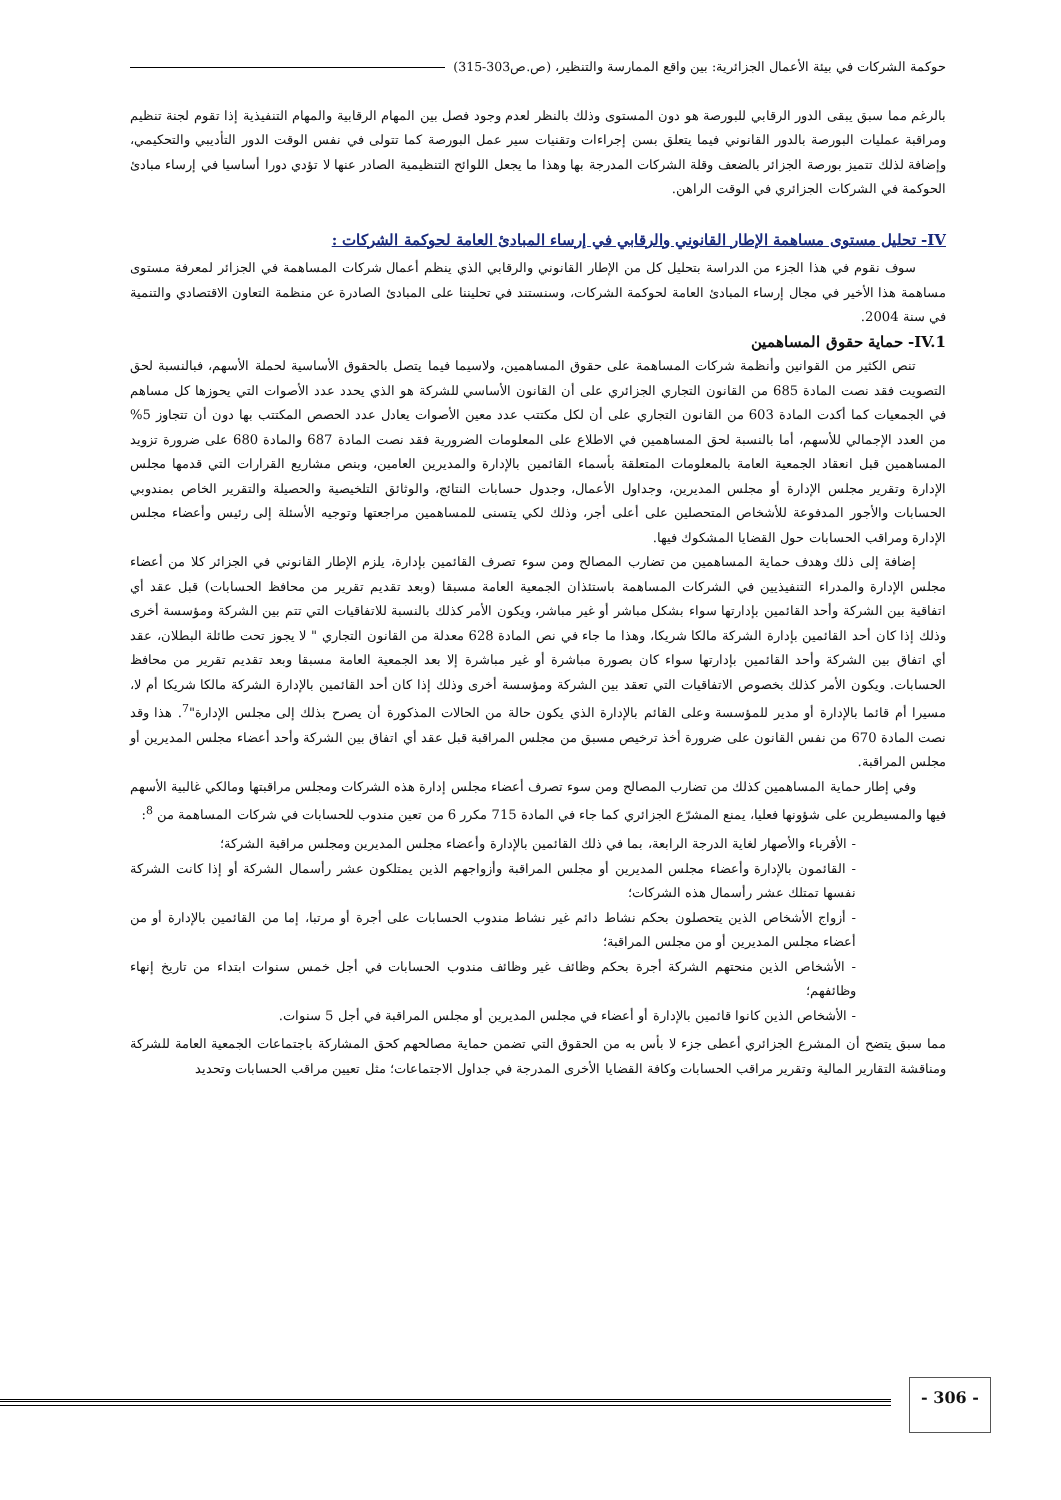حوكمة الشركات في بيئة الأعمال الجزائرية: بين واقع الممارسة والتنظير، (ص.ص303-315)
بالرغم مما سبق يبقى الدور الرقابي للبورصة هو دون المستوى وذلك بالنظر لعدم وجود فصل بين المهام الرقابية والمهام التنفيذية إذا تقوم لجنة تنظيم ومراقبة عمليات البورصة بالدور القانوني فيما يتعلق بسن إجراءات وتقنيات سير عمل البورصة كما تتولى في نفس الوقت الدور التأديبي والتحكيمي، وإضافة لذلك تتميز بورصة الجزائر بالضعف وقلة الشركات المدرجة بها وهذا ما يجعل اللوائح التنظيمية الصادر عنها لا تؤدي دورا أساسيا في إرساء مبادئ الحوكمة في الشركات الجزائري في الوقت الراهن.
IV- تحليل مستوى مساهمة الإطار القانوني والرقابي في إرساء المبادئ العامة لحوكمة الشركات :
سوف نقوم في هذا الجزء من الدراسة بتحليل كل من الإطار القانوني والرقابي الذي ينظم أعمال شركات المساهمة في الجزائر لمعرفة مستوى مساهمة هذا الأخير في مجال إرساء المبادئ العامة لحوكمة الشركات، وسنستند في تحليننا على المبادئ الصادرة عن منظمة التعاون الاقتصادي والتنمية في سنة 2004.
IV.1- حماية حقوق المساهمين
تنص الكثير من القوانين وأنظمة شركات المساهمة على حقوق المساهمين، ولاسيما فيما يتصل بالحقوق الأساسية لحملة الأسهم، فبالنسبة لحق التصويت فقد نصت المادة 685 من القانون التجاري الجزائري على أن القانون الأساسي للشركة هو الذي يحدد عدد الأصوات التي يحوزها كل مساهم في الجمعيات كما أكدت المادة 603 من القانون التجاري على أن لكل مكتتب عدد معين الأصوات يعادل عدد الحصص المكتتب بها دون أن تتجاوز 5% من العدد الإجمالي للأسهم، أما بالنسبة لحق المساهمين في الاطلاع على المعلومات الضرورية فقد نصت المادة 687 والمادة 680 على ضرورة تزويد المساهمين قبل انعقاد الجمعية العامة بالمعلومات المتعلقة بأسماء القائمين بالإدارة والمديرين العامين، وبنص مشاريع القرارات التي قدمها مجلس الإدارة وتقرير مجلس الإدارة أو مجلس المديرين، وجداول الأعمال، وجدول حسابات النتائج، والوثائق التلخيصية والحصيلة والتقرير الخاص بمندوبي الحسابات والأجور المدفوعة للأشخاص المتحصلين على أعلى أجر، وذلك لكي يتسنى للمساهمين مراجعتها وتوجيه الأسئلة إلى رئيس وأعضاء مجلس الإدارة ومراقب الحسابات حول القضايا المشكوك فيها.
إضافة إلى ذلك وهدف حماية المساهمين من تضارب المصالح ومن سوء تصرف القائمين بإدارة، يلزم الإطار القانوني في الجزائر كلا من أعضاء مجلس الإدارة والمدراء التنفيذيين في الشركات المساهمة باستئذان الجمعية العامة مسبقا (وبعد تقديم تقرير من محافظ الحسابات) قبل عقد أي اتفاقية بين الشركة وأحد القائمين بإدارتها سواء بشكل مباشر أو غير مباشر، ويكون الأمر كذلك بالنسبة للاتفاقيات التي تتم بين الشركة ومؤسسة أخرى وذلك إذا كان أحد القائمين بإدارة الشركة مالكا شريكا، وهذا ما جاء في نص المادة 628 معدلة من القانون التجاري " لا يجوز تحت طائلة البطلان، عقد أي اتفاق بين الشركة وأحد القائمين بإدارتها سواء كان بصورة مباشرة أو غير مباشرة إلا بعد الجمعية العامة مسبقا وبعد تقديم تقرير من محافظ الحسابات. ويكون الأمر كذلك بخصوص الاتفاقيات التي تعقد بين الشركة ومؤسسة أخرى وذلك إذا كان أحد القائمين بالإدارة الشركة مالكا شريكا أم لا، مسيرا أم قائما بالإدارة أو مدير للمؤسسة وعلى القائم بالإدارة الذي يكون حالة من الحالات المذكورة أن يصرح بذلك إلى مجلس الإدارة"<sup>7</sup>. هذا وقد نصت المادة 670 من نفس القانون على ضرورة أخذ ترخيص مسبق من مجلس المراقبة قبل عقد أي اتفاق بين الشركة وأحد أعضاء مجلس المديرين أو مجلس المراقبة.
وفي إطار حماية المساهمين كذلك من تضارب المصالح ومن سوء تصرف أعضاء مجلس إدارة هذه الشركات ومجلس مراقبتها ومالكي غالبية الأسهم فيها والمسيطرين على شؤونها فعليا، يمنع المشرّع الجزائري كما جاء في المادة 715 مكرر 6 من تعين مندوب للحسابات في شركات المساهمة من <sup>8</sup>:
- الأقرباء والأصهار لغاية الدرجة الرابعة، بما في ذلك القائمين بالإدارة وأعضاء مجلس المديرين ومجلس مراقبة الشركة؛
- القائمون بالإدارة وأعضاء مجلس المديرين أو مجلس المراقبة وأزواجهم الذين يمتلكون عشر رأسمال الشركة أو إذا كانت الشركة نفسها تمتلك عشر رأسمال هذه الشركات؛
- أزواج الأشخاص الذين يتحصلون بحكم نشاط دائم غير نشاط مندوب الحسابات على أجرة أو مرتبا، إما من القائمين بالإدارة أو من أعضاء مجلس المديرين أو من مجلس المراقبة؛
- الأشخاص الذين منحتهم الشركة أجرة بحكم وظائف غير وظائف مندوب الحسابات في أجل خمس سنوات ابتداء من تاريخ إنهاء وظائفهم؛
- الأشخاص الذين كانوا قائمين بالإدارة أو أعضاء في مجلس المديرين أو مجلس المراقبة في أجل 5 سنوات.
مما سبق يتضح أن المشرع الجزائري أعطى جزء لا بأس به من الحقوق التي تضمن حماية مصالحهم كحق المشاركة باجتماعات الجمعية العامة للشركة ومناقشة التقارير المالية وتقرير مراقب الحسابات وكافة القضايا الأخرى المدرجة في جداول الاجتماعات؛ مثل تعيين مراقب الحسابات وتحديد
- 306 -